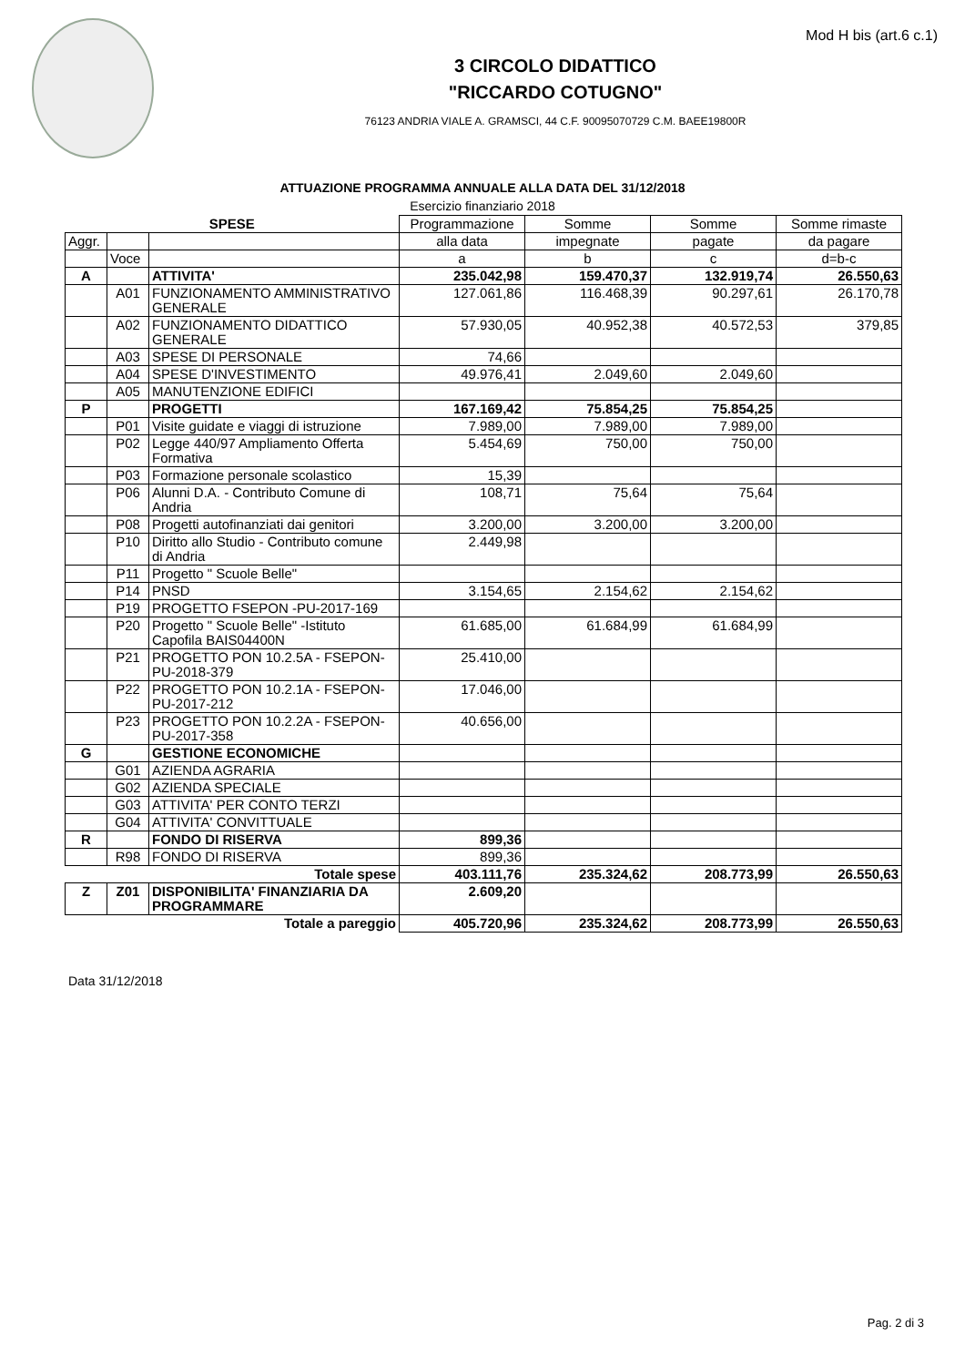Mod H bis (art.6 c.1)
3 CIRCOLO DIDATTICO
"RICCARDO COTUGNO"
76123 ANDRIA VIALE A. GRAMSCI, 44 C.F. 90095070729 C.M. BAEE19800R
ATTUAZIONE PROGRAMMA ANNUALE ALLA DATA DEL 31/12/2018
Esercizio finanziario 2018
| SPESE | | | Programmazione | Somme | Somme | Somme rimaste |
| --- | --- | --- | --- | --- | --- | --- |
| Aggr. | | | alla data | impegnate | pagate | da pagare |
| | Voce | | a | b | c | d=b-c |
| A | | ATTIVITA' | 235.042,98 | 159.470,37 | 132.919,74 | 26.550,63 |
| | A01 | FUNZIONAMENTO AMMINISTRATIVO GENERALE | 127.061,86 | 116.468,39 | 90.297,61 | 26.170,78 |
| | A02 | FUNZIONAMENTO DIDATTICO GENERALE | 57.930,05 | 40.952,38 | 40.572,53 | 379,85 |
| | A03 | SPESE DI PERSONALE | 74,66 | | | |
| | A04 | SPESE D'INVESTIMENTO | 49.976,41 | 2.049,60 | 2.049,60 | |
| | A05 | MANUTENZIONE EDIFICI | | | | |
| P | | PROGETTI | 167.169,42 | 75.854,25 | 75.854,25 | |
| | P01 | Visite guidate e viaggi di istruzione | 7.989,00 | 7.989,00 | 7.989,00 | |
| | P02 | Legge 440/97 Ampliamento Offerta Formativa | 5.454,69 | 750,00 | 750,00 | |
| | P03 | Formazione personale scolastico | 15,39 | | | |
| | P06 | Alunni D.A. - Contributo Comune di Andria | 108,71 | 75,64 | 75,64 | |
| | P08 | Progetti autofinanziati dai genitori | 3.200,00 | 3.200,00 | 3.200,00 | |
| | P10 | Diritto allo Studio - Contributo comune di Andria | 2.449,98 | | | |
| | P11 | Progetto " Scuole Belle" | | | | |
| | P14 | PNSD | 3.154,65 | 2.154,62 | 2.154,62 | |
| | P19 | PROGETTO FSEPON -PU-2017-169 | | | | |
| | P20 | Progetto " Scuole Belle" -Istituto Capofila BAIS04400N | 61.685,00 | 61.684,99 | 61.684,99 | |
| | P21 | PROGETTO PON 10.2.5A - FSEPON-PU-2018-379 | 25.410,00 | | | |
| | P22 | PROGETTO PON 10.2.1A - FSEPON-PU-2017-212 | 17.046,00 | | | |
| | P23 | PROGETTO PON 10.2.2A - FSEPON-PU-2017-358 | 40.656,00 | | | |
| G | | GESTIONE ECONOMICHE | | | | |
| | G01 | AZIENDA AGRARIA | | | | |
| | G02 | AZIENDA SPECIALE | | | | |
| | G03 | ATTIVITA' PER CONTO TERZI | | | | |
| | G04 | ATTIVITA' CONVITTUALE | | | | |
| R | | FONDO DI RISERVA | 899,36 | | | |
| | R98 | FONDO DI RISERVA | 899,36 | | | |
| Totale spese | | | 403.111,76 | 235.324,62 | 208.773,99 | 26.550,63 |
| Z | Z01 | DISPONIBILITA' FINANZIARIA DA PROGRAMMARE | 2.609,20 | | | |
| Totale a pareggio | | | 405.720,96 | 235.324,62 | 208.773,99 | 26.550,63 |
Data 31/12/2018
Pag. 2 di 3